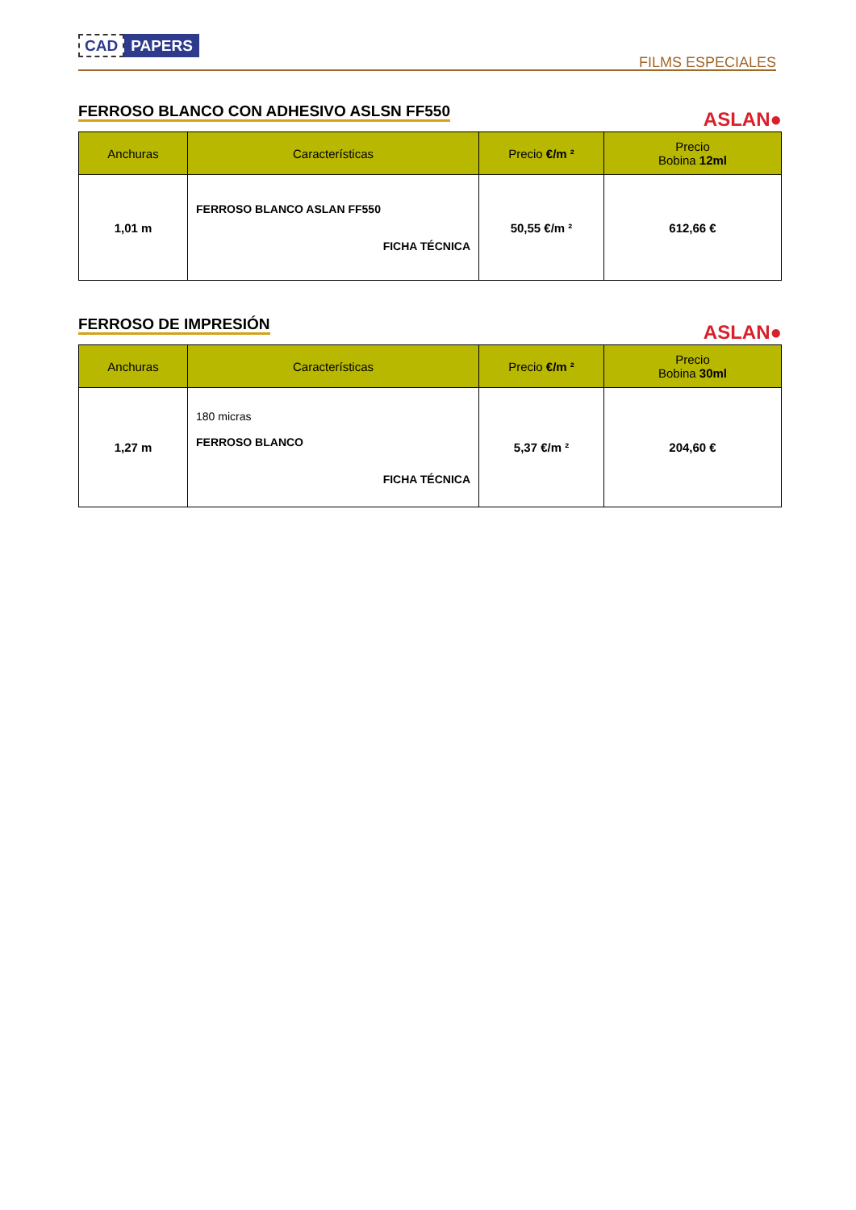CAD PAPERS
FILMS ESPECIALES
FERROSO BLANCO CON ADHESIVO ASLSN FF550
ASLAN●
| Anchuras | Características | Precio €/m ² | Precio Bobina 12ml |
| --- | --- | --- | --- |
| 1,01 m | FERROSO BLANCO ASLAN FF550 FICHA TÉCNICA | 50,55 €/m ² | 612,66 € |
FERROSO DE IMPRESIÓN
ASLAN●
| Anchuras | Características | Precio €/m ² | Precio Bobina 30ml |
| --- | --- | --- | --- |
| 1,27 m | 180 micras FERROSO BLANCO FICHA TÉCNICA | 5,37 €/m ² | 204,60 € |